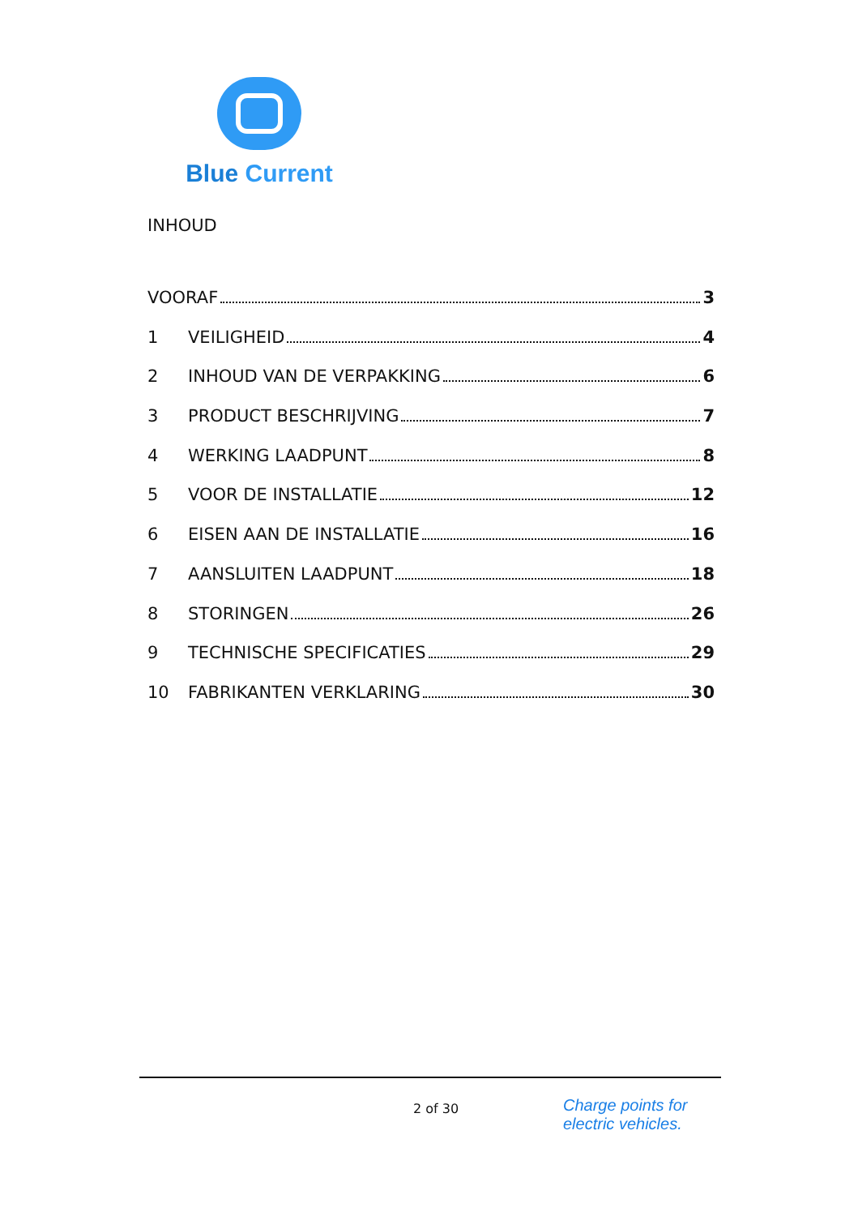Blue Current
INHOUD
VOORAF 3
1 VEILIGHEID 4
2 INHOUD VAN DE VERPAKKING 6
3 PRODUCT BESCHRIJVING 7
4 WERKING LAADPUNT 8
5 VOOR DE INSTALLATIE 12
6 EISEN AAN DE INSTALLATIE 16
7 AANSLUITEN LAADPUNT 18
8 STORINGEN 26
9 TECHNISCHE SPECIFICATIES 29
10 FABRIKANTEN VERKLARING 30
2 of 30
Charge points for
electric vehicles.